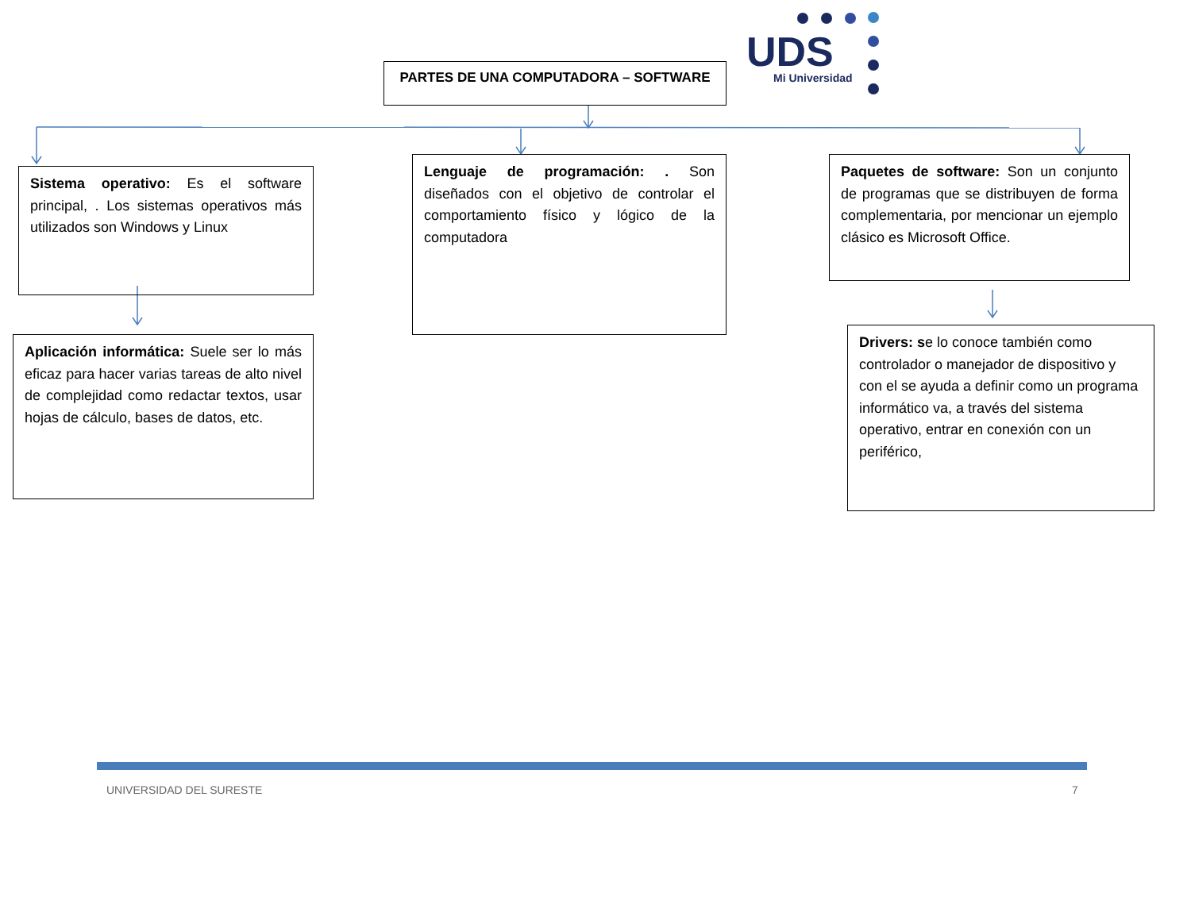PARTES DE UNA COMPUTADORA – SOFTWARE
UDS
Mi Universidad
Sistema operativo: Es el software principal, . Los sistemas operativos más utilizados son Windows y Linux
Aplicación informática: Suele ser lo más eficaz para hacer varias tareas de alto nivel de complejidad como redactar textos, usar hojas de cálculo, bases de datos, etc.
Lenguaje de programación: . Son diseñados con el objetivo de controlar el comportamiento físico y lógico de la computadora
Paquetes de software: Son un conjunto de programas que se distribuyen de forma complementaria, por mencionar un ejemplo clásico es Microsoft Office.
Drivers: se lo conoce también como controlador o manejador de dispositivo y con el se ayuda a definir como un programa informático va, a través del sistema operativo, entrar en conexión con un periférico,
UNIVERSIDAD DEL SURESTE 7